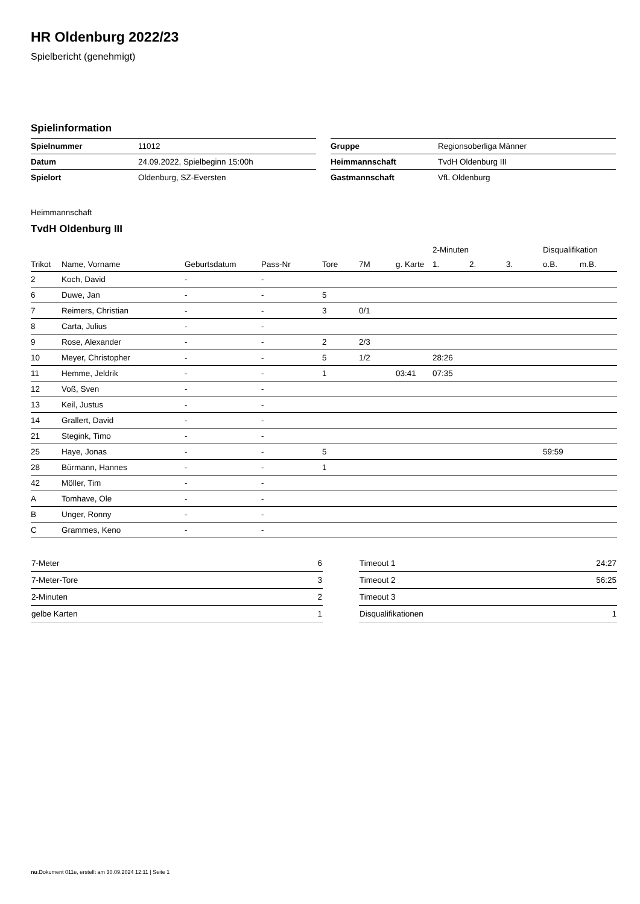HR Oldenburg 2022/23
Spielbericht (genehmigt)
Spielinformation
| Spielnummer | 11012 |
| Datum | 24.09.2022, Spielbeginn 15:00h |
| Spielort | Oldenburg, SZ-Eversten |
| Gruppe | Regionsoberliga Männer |
| Heimmannschaft | TvdH Oldenburg III |
| Gastmannschaft | VfL Oldenburg |
Heimmannschaft
TvdH Oldenburg III
| | | | | | | | 2-Minuten | | | Disqualifikation | |
| --- | --- | --- | --- | --- | --- | --- | --- | --- | --- | --- | --- |
| Trikot | Name, Vorname | Geburtsdatum | Pass-Nr | Tore | 7M | g. Karte | 1. | 2. | 3. | o.B. | m.B. |
| 2 | Koch, David | - | - | | | | | | | | |
| 6 | Duwe, Jan | - | - | 5 | | | | | | | |
| 7 | Reimers, Christian | - | - | 3 | 0/1 | | | | | | |
| 8 | Carta, Julius | - | - | | | | | | | | |
| 9 | Rose, Alexander | - | - | 2 | 2/3 | | | | | | |
| 10 | Meyer, Christopher | - | - | 5 | 1/2 | | 28:26 | | | | |
| 11 | Hemme, Jeldrik | - | - | 1 | | 03:41 | 07:35 | | | | |
| 12 | Voß, Sven | - | - | | | | | | | | |
| 13 | Keil, Justus | - | - | | | | | | | | |
| 14 | Grallert, David | - | - | | | | | | | | |
| 21 | Stegink, Timo | - | - | | | | | | | | |
| 25 | Haye, Jonas | - | - | 5 | | | | | | 59:59 | |
| 28 | Bürmann, Hannes | - | - | 1 | | | | | | | |
| 42 | Möller, Tim | - | - | | | | | | | | |
| A | Tomhave, Ole | - | - | | | | | | | | |
| B | Unger, Ronny | - | - | | | | | | | | |
| C | Grammes, Keno | - | - | | | | | | | | |
| 7-Meter | 6 |
| 7-Meter-Tore | 3 |
| 2-Minuten | 2 |
| gelbe Karten | 1 |
| Timeout 1 | 24:27 |
| Timeout 2 | 56:25 |
| Timeout 3 | |
| Disqualifikationen | 1 |
nu.Dokument 011e, erstellt am 30.09.2024 12:11 | Seite 1